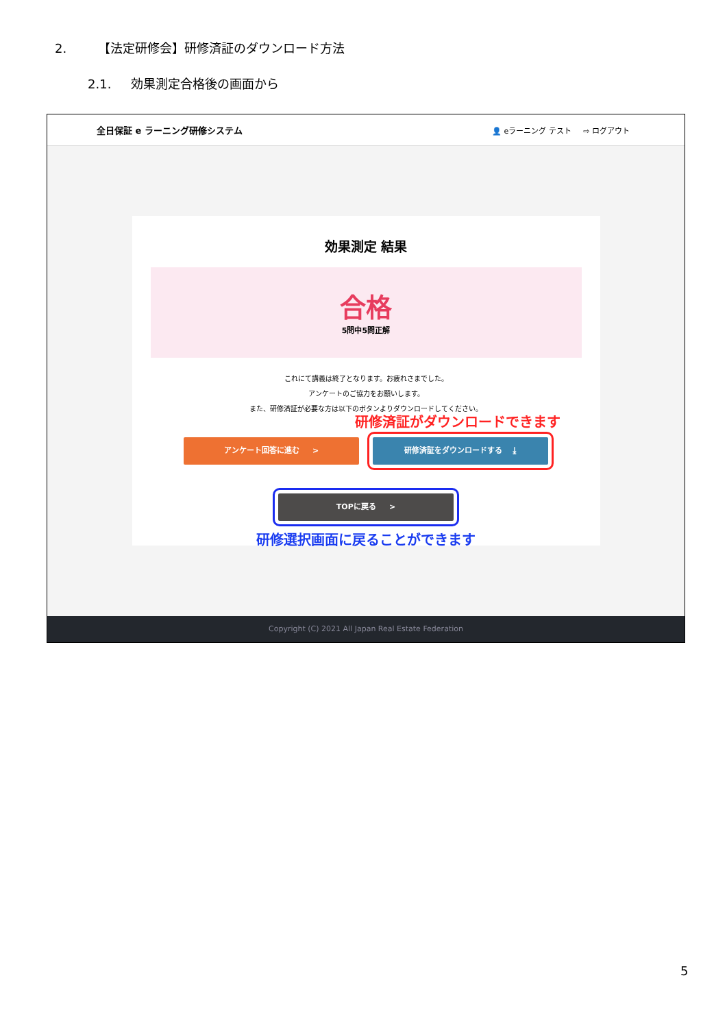2. 【法定研修会】研修済証のダウンロード方法
2.1. 効果測定合格後の画面から
全日保証 e ラーニング研修システム 👤 eラーニング テスト ⇨ ログアウト
効果測定 結果
合格
5問中5問正解
これにて講義は終了となります。お疲れさまでした。
アンケートのご協力をお願いします。
また、研修済証が必要な方は以下のボタンよりダウンロードしてください。
研修済証がダウンロードできます
アンケート回答に進む > 研修済証をダウンロードする ⤓
TOPに戻る >
研修選択画面に戻ることができます
Copyright (C) 2021 All Japan Real Estate Federation
5